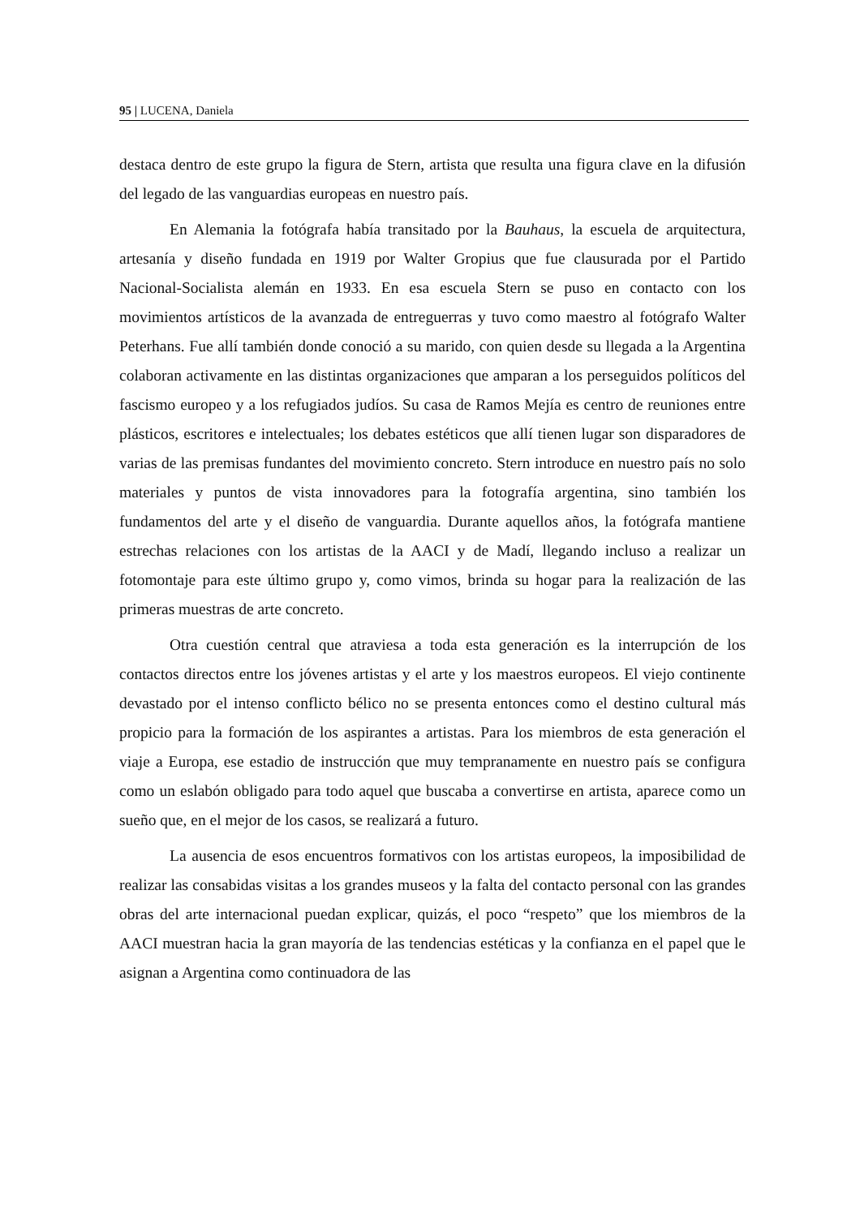95 | LUCENA, Daniela
destaca dentro de este grupo la figura de Stern, artista que resulta una figura clave en la difusión del legado de las vanguardias europeas en nuestro país.
En Alemania la fotógrafa había transitado por la Bauhaus, la escuela de arquitectura, artesanía y diseño fundada en 1919 por Walter Gropius que fue clausurada por el Partido Nacional-Socialista alemán en 1933. En esa escuela Stern se puso en contacto con los movimientos artísticos de la avanzada de entreguerras y tuvo como maestro al fotógrafo Walter Peterhans. Fue allí también donde conoció a su marido, con quien desde su llegada a la Argentina colaboran activamente en las distintas organizaciones que amparan a los perseguidos políticos del fascismo europeo y a los refugiados judíos. Su casa de Ramos Mejía es centro de reuniones entre plásticos, escritores e intelectuales; los debates estéticos que allí tienen lugar son disparadores de varias de las premisas fundantes del movimiento concreto. Stern introduce en nuestro país no solo materiales y puntos de vista innovadores para la fotografía argentina, sino también los fundamentos del arte y el diseño de vanguardia. Durante aquellos años, la fotógrafa mantiene estrechas relaciones con los artistas de la AACI y de Madí, llegando incluso a realizar un fotomontaje para este último grupo y, como vimos, brinda su hogar para la realización de las primeras muestras de arte concreto.
Otra cuestión central que atraviesa a toda esta generación es la interrupción de los contactos directos entre los jóvenes artistas y el arte y los maestros europeos. El viejo continente devastado por el intenso conflicto bélico no se presenta entonces como el destino cultural más propicio para la formación de los aspirantes a artistas. Para los miembros de esta generación el viaje a Europa, ese estadio de instrucción que muy tempranamente en nuestro país se configura como un eslabón obligado para todo aquel que buscaba a convertirse en artista, aparece como un sueño que, en el mejor de los casos, se realizará a futuro.
La ausencia de esos encuentros formativos con los artistas europeos, la imposibilidad de realizar las consabidas visitas a los grandes museos y la falta del contacto personal con las grandes obras del arte internacional puedan explicar, quizás, el poco “respeto” que los miembros de la AACI muestran hacia la gran mayoría de las tendencias estéticas y la confianza en el papel que le asignan a Argentina como continuadora de las